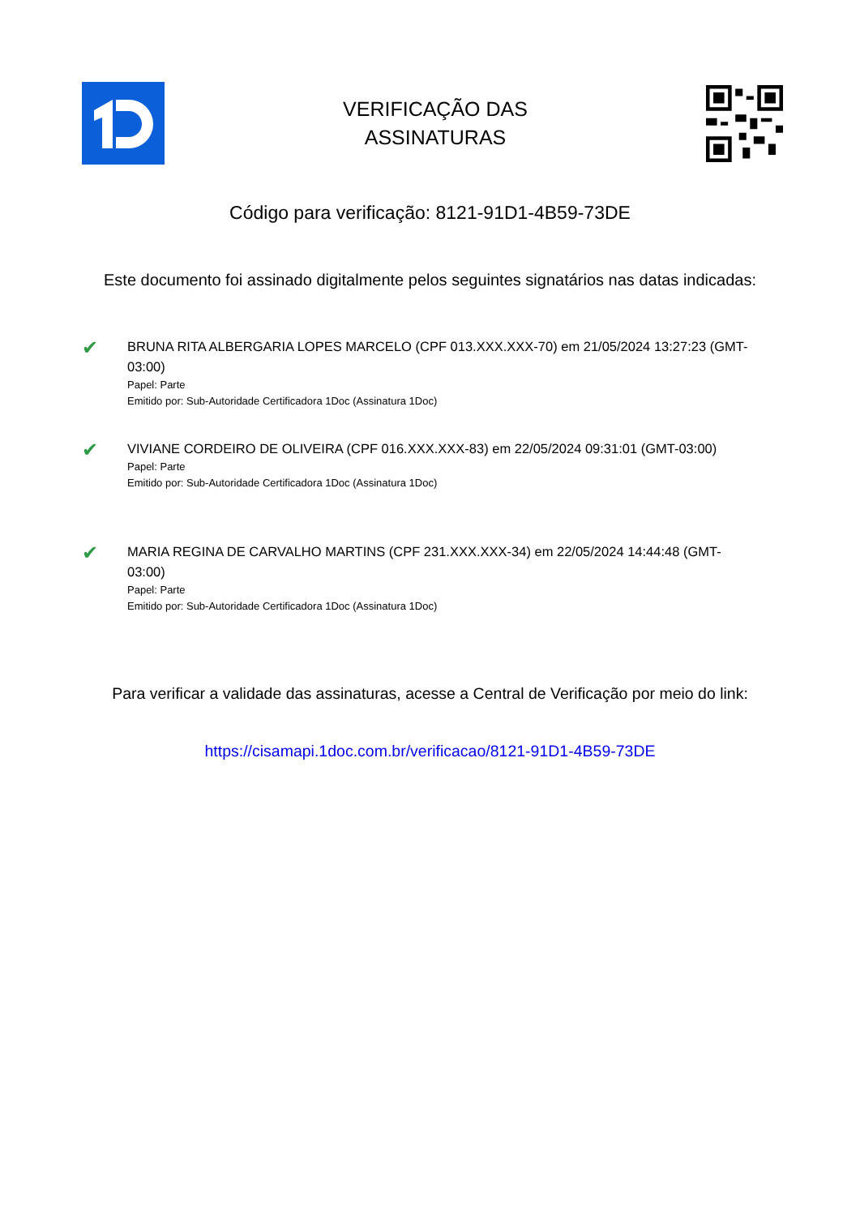VERIFICAÇÃO DAS
ASSINATURAS
Código para verificação: 8121-91D1-4B59-73DE
Este documento foi assinado digitalmente pelos seguintes signatários nas datas indicadas:
✔
BRUNA RITA ALBERGARIA LOPES MARCELO (CPF 013.XXX.XXX-70) em 21/05/2024 13:27:23 (GMT-03:00)
Papel: Parte
Emitido por: Sub-Autoridade Certificadora 1Doc (Assinatura 1Doc)
✔
VIVIANE CORDEIRO DE OLIVEIRA (CPF 016.XXX.XXX-83) em 22/05/2024 09:31:01 (GMT-03:00)
Papel: Parte
Emitido por: Sub-Autoridade Certificadora 1Doc (Assinatura 1Doc)
✔
MARIA REGINA DE CARVALHO MARTINS (CPF 231.XXX.XXX-34) em 22/05/2024 14:44:48 (GMT-03:00)
Papel: Parte
Emitido por: Sub-Autoridade Certificadora 1Doc (Assinatura 1Doc)
Para verificar a validade das assinaturas, acesse a Central de Verificação por meio do link:
https://cisamapi.1doc.com.br/verificacao/8121-91D1-4B59-73DE